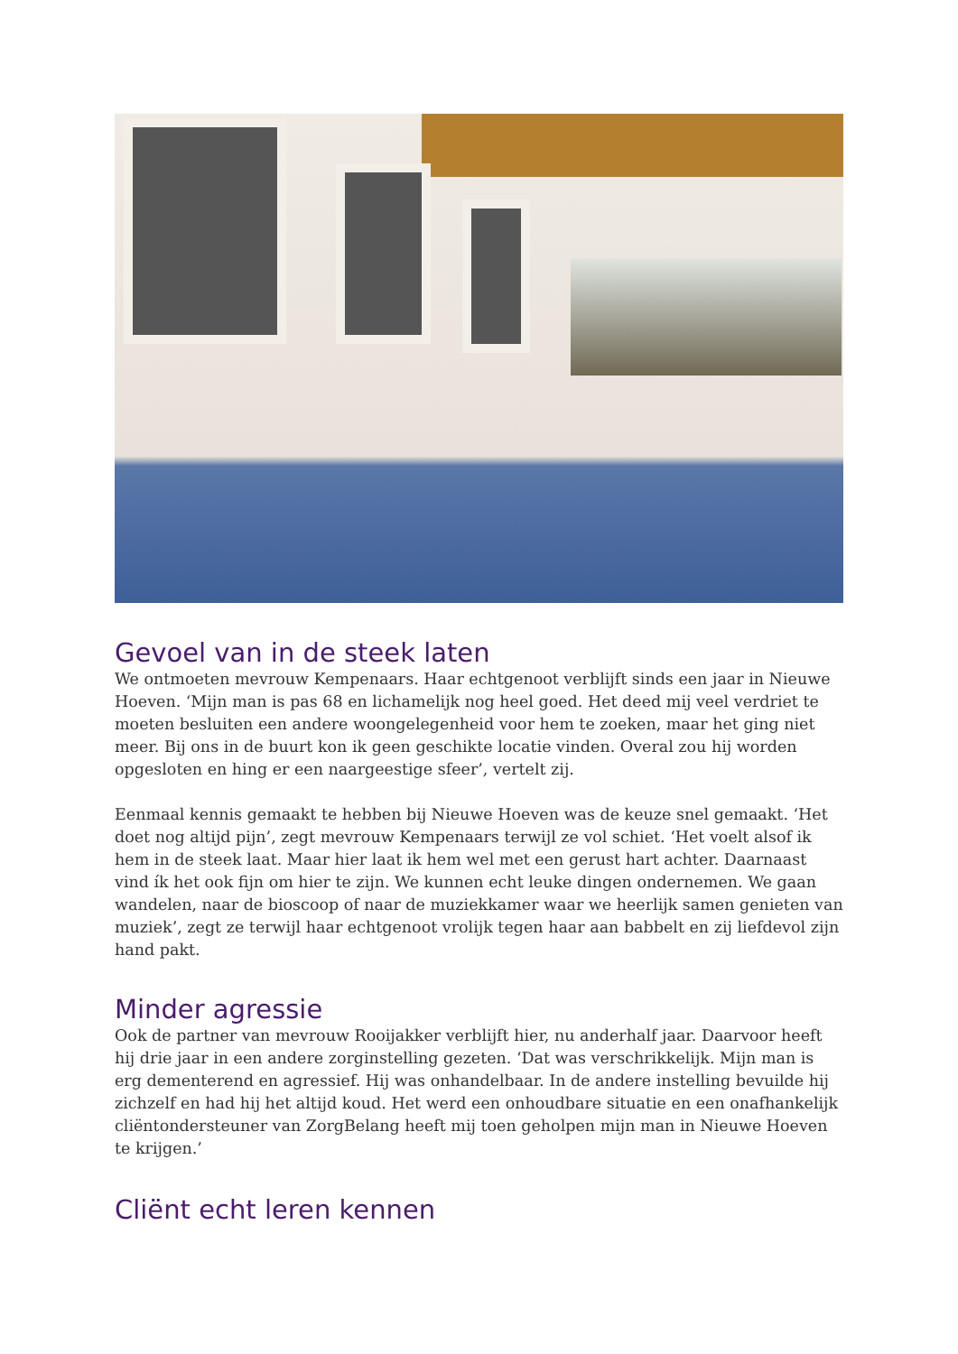Gevoel van in de steek laten
We ontmoeten mevrouw Kempenaars. Haar echtgenoot verblijft sinds een jaar in Nieuwe Hoeven. ‘Mijn man is pas 68 en lichamelijk nog heel goed. Het deed mij veel verdriet te moeten besluiten een andere woongelegenheid voor hem te zoeken, maar het ging niet meer. Bij ons in de buurt kon ik geen geschikte locatie vinden. Overal zou hij worden opgesloten en hing er een naargeestige sfeer’, vertelt zij.
Eenmaal kennis gemaakt te hebben bij Nieuwe Hoeven was de keuze snel gemaakt. ‘Het doet nog altijd pijn’, zegt mevrouw Kempenaars terwijl ze vol schiet. ‘Het voelt alsof ik hem in de steek laat. Maar hier laat ik hem wel met een gerust hart achter. Daarnaast vind ík het ook fijn om hier te zijn. We kunnen echt leuke dingen ondernemen. We gaan wandelen, naar de bioscoop of naar de muziekkamer waar we heerlijk samen genieten van muziek’, zegt ze terwijl haar echtgenoot vrolijk tegen haar aan babbelt en zij liefdevol zijn hand pakt.
Minder agressie
Ook de partner van mevrouw Rooijakker verblijft hier, nu anderhalf jaar. Daarvoor heeft hij drie jaar in een andere zorginstelling gezeten. ‘Dat was verschrikkelijk. Mijn man is erg dementerend en agressief. Hij was onhandelbaar. In de andere instelling bevuilde hij zichzelf en had hij het altijd koud. Het werd een onhoudbare situatie en een onafhankelijk cliëntondersteuner van ZorgBelang heeft mij toen geholpen mijn man in Nieuwe Hoeven te krijgen.’
Cliënt echt leren kennen